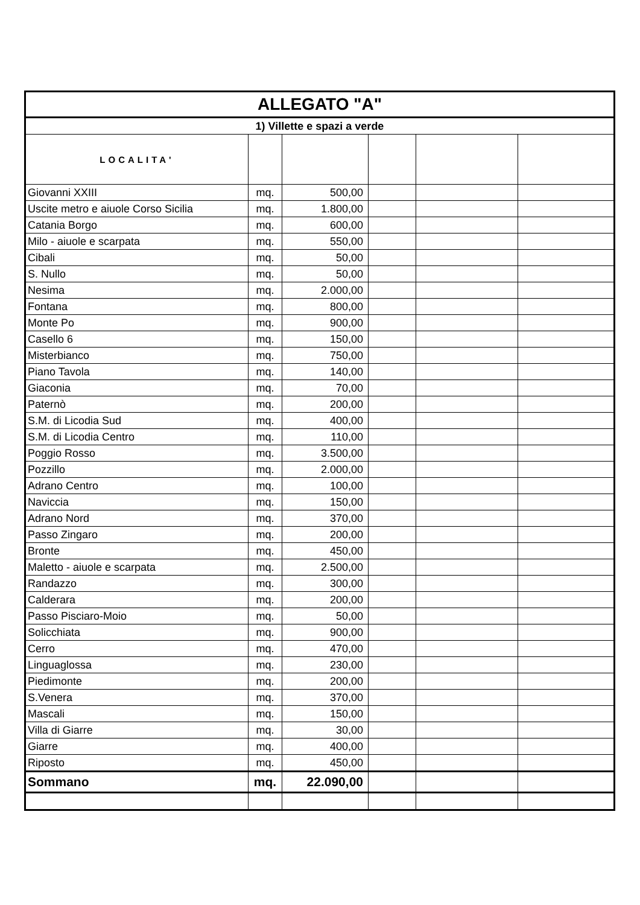| ALLEGATO "A" | | | | | |
| 1) Villette e spazi a verde | | | | | |
| LOCALITA' | | | | | |
| Giovanni XXIII | mq. | 500,00 | | | |
| Uscite metro e aiuole Corso Sicilia | mq. | 1.800,00 | | | |
| Catania Borgo | mq. | 600,00 | | | |
| Milo - aiuole e scarpata | mq. | 550,00 | | | |
| Cibali | mq. | 50,00 | | | |
| S. Nullo | mq. | 50,00 | | | |
| Nesima | mq. | 2.000,00 | | | |
| Fontana | mq. | 800,00 | | | |
| Monte Po | mq. | 900,00 | | | |
| Casello 6 | mq. | 150,00 | | | |
| Misterbianco | mq. | 750,00 | | | |
| Piano Tavola | mq. | 140,00 | | | |
| Giaconia | mq. | 70,00 | | | |
| Paternò | mq. | 200,00 | | | |
| S.M. di Licodia Sud | mq. | 400,00 | | | |
| S.M. di Licodia Centro | mq. | 110,00 | | | |
| Poggio Rosso | mq. | 3.500,00 | | | |
| Pozzillo | mq. | 2.000,00 | | | |
| Adrano Centro | mq. | 100,00 | | | |
| Naviccia | mq. | 150,00 | | | |
| Adrano Nord | mq. | 370,00 | | | |
| Passo Zingaro | mq. | 200,00 | | | |
| Bronte | mq. | 450,00 | | | |
| Maletto - aiuole e scarpata | mq. | 2.500,00 | | | |
| Randazzo | mq. | 300,00 | | | |
| Calderara | mq. | 200,00 | | | |
| Passo Pisciaro-Moio | mq. | 50,00 | | | |
| Solicchiata | mq. | 900,00 | | | |
| Cerro | mq. | 470,00 | | | |
| Linguaglossa | mq. | 230,00 | | | |
| Piedimonte | mq. | 200,00 | | | |
| S.Venera | mq. | 370,00 | | | |
| Mascali | mq. | 150,00 | | | |
| Villa di Giarre | mq. | 30,00 | | | |
| Giarre | mq. | 400,00 | | | |
| Riposto | mq. | 450,00 | | | |
| Sommano | mq. | 22.090,00 | | | |